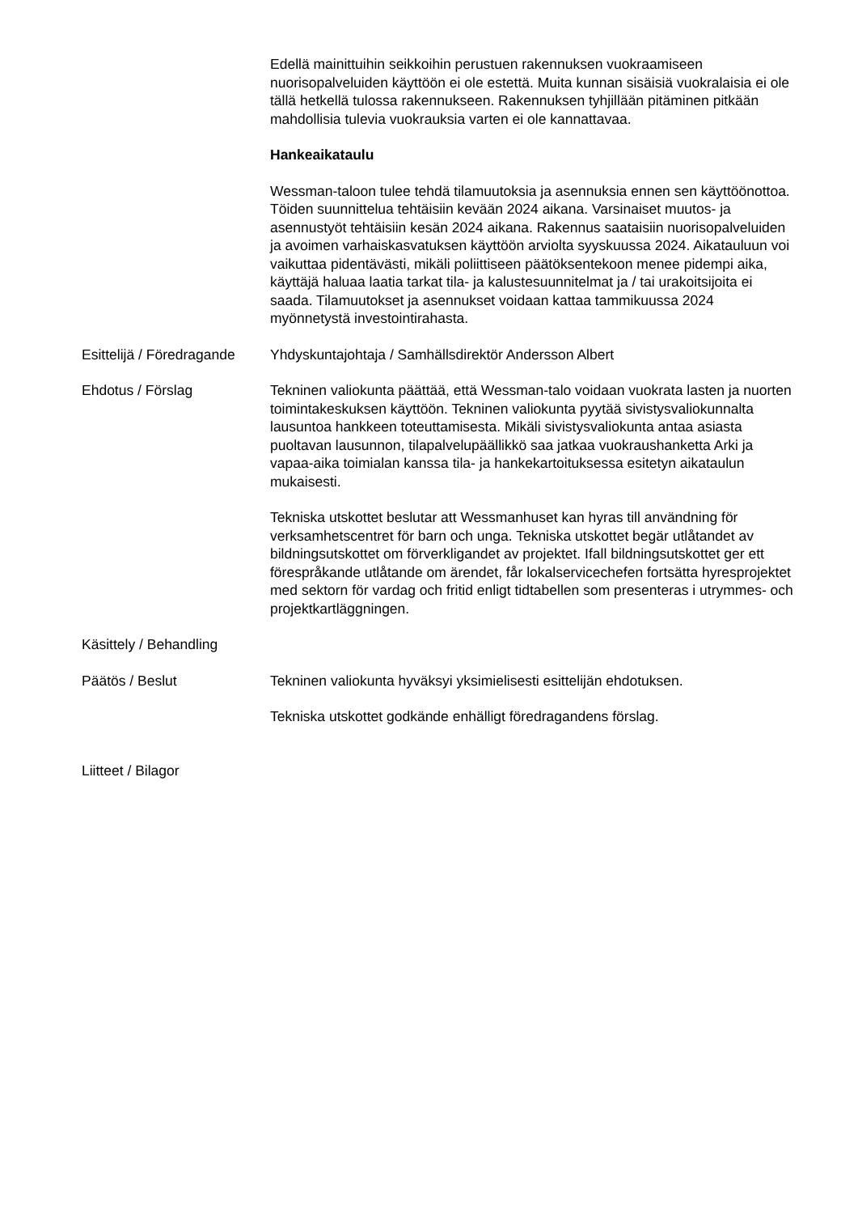Edellä mainittuihin seikkoihin perustuen rakennuksen vuokraamiseen nuorisopalveluiden käyttöön ei ole estettä. Muita kunnan sisäisiä vuokralaisia ei ole tällä hetkellä tulossa rakennukseen. Rakennuksen tyhjillään pitäminen pitkään mahdollisia tulevia vuokrauksia varten ei ole kannattavaa.
Hankeaikataulu
Wessman-taloon tulee tehdä tilamuutoksia ja asennuksia ennen sen käyttöönottoa. Töiden suunnittelua tehtäisiin kevään 2024 aikana. Varsinaiset muutos- ja asennustyöt tehtäisiin kesän 2024 aikana. Rakennus saataisiin nuorisopalveluiden ja avoimen varhaiskasvatuksen käyttöön arviolta syyskuussa 2024. Aikatauluun voi vaikuttaa pidentävästi, mikäli poliittiseen päätöksentekoon menee pidempi aika, käyttäjä haluaa laatia tarkat tila- ja kalustesuunnitelmat ja / tai urakoitsijoita ei saada. Tilamuutokset ja asennukset voidaan kattaa tammikuussa 2024 myönnetystä investointirahasta.
Esittelijä / Föredragande
Yhdyskuntajohtaja / Samhällsdirektör Andersson Albert
Ehdotus / Förslag Tekninen valiokunta päättää, että Wessman-talo voidaan vuokrata lasten ja nuorten toimintakeskuksen käyttöön. Tekninen valiokunta pyytää sivistysvaliokunnalta lausuntoa hankkeen toteuttamisesta. Mikäli sivistysvaliokunta antaa asiasta puoltavan lausunnon, tilapalvelupäällikkö saa jatkaa vuokraushanketta Arki ja vapaa-aika toimialan kanssa tila- ja hankekartoituksessa esitetyn aikataulun mukaisesti.
Tekniska utskottet beslutar att Wessmanhuset kan hyras till användning för verksamhetscentret för barn och unga. Tekniska utskottet begär utlåtandet av bildningsutskottet om förverkligandet av projektet. Ifall bildningsutskottet ger ett förespråkande utlåtande om ärendet, får lokalservicechefen fortsätta hyresprojektet med sektorn för vardag och fritid enligt tidtabellen som presenteras i utrymmes- och projektkartläggningen.
Käsittely / Behandling
Päätös / Beslut Tekninen valiokunta hyväksyi yksimielisesti esittelijän ehdotuksen.
Tekniska utskottet godkände enhälligt föredragandens förslag.
Liitteet / Bilagor